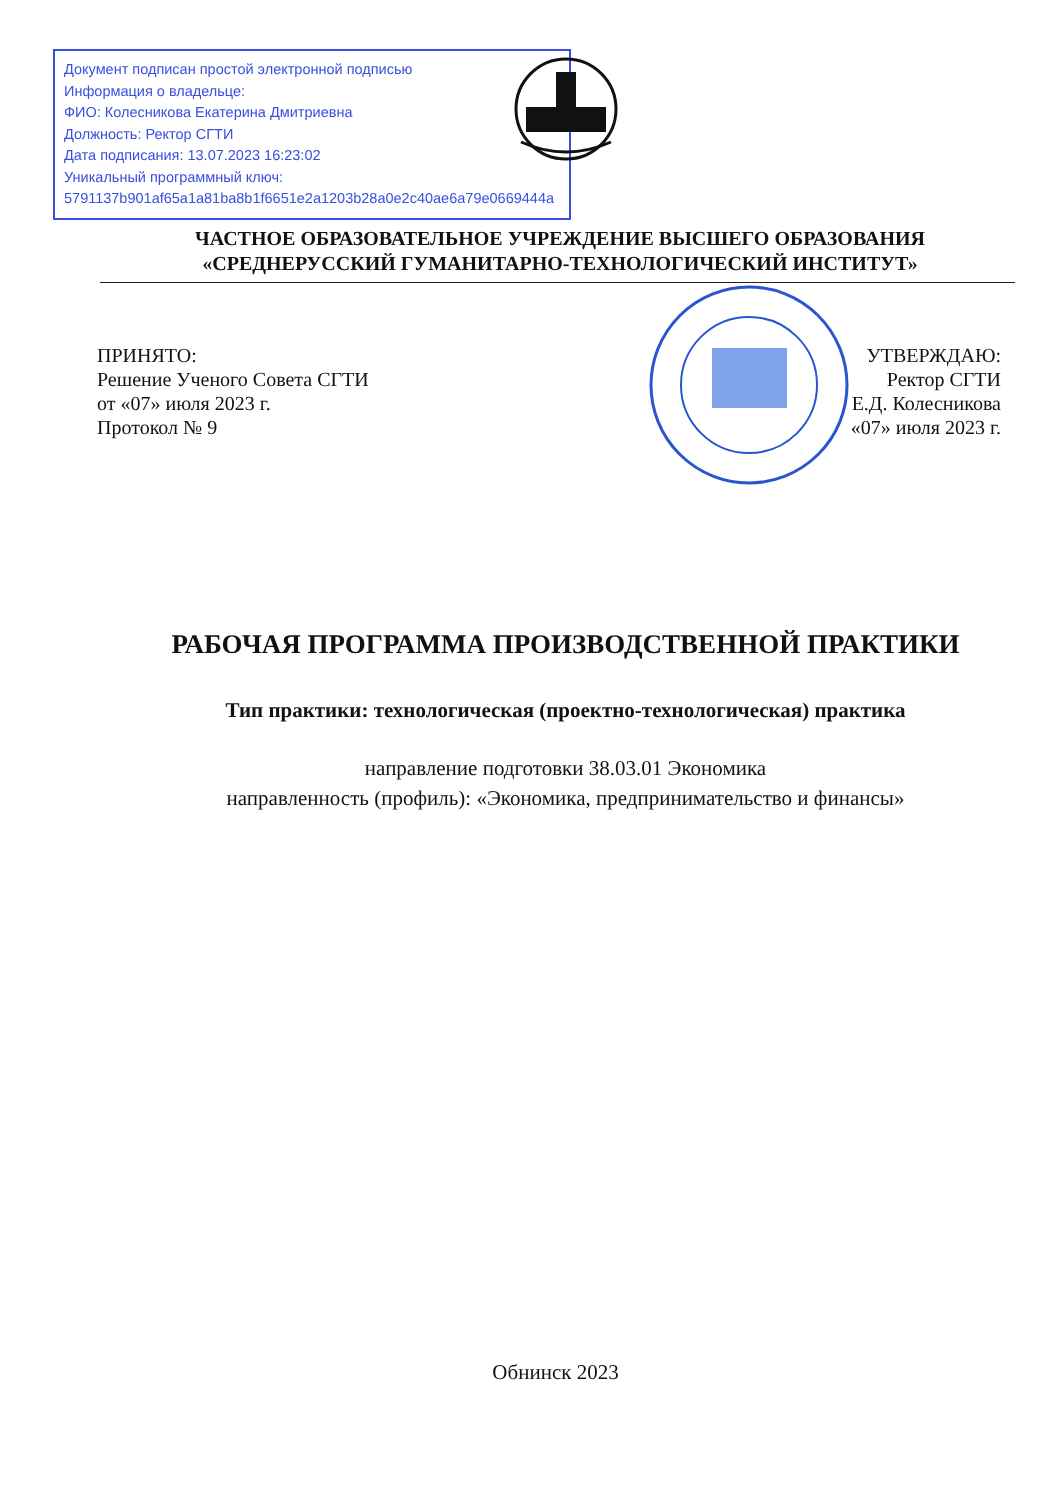Документ подписан простой электронной подписью
Информация о владельце:
ФИО: Колесникова Екатерина Дмитриевна
Должность: Ректор СГТИ
Дата подписания: 13.07.2023 16:23:02
Уникальный программный ключ:
5791137b901af65a1a81ba8b1f6651e2a1203b28a0e2c40ae6a79e0669444a
ЧАСТНОЕ ОБРАЗОВАТЕЛЬНОЕ УЧРЕЖДЕНИЕ ВЫСШЕГО ОБРАЗОВАНИЯ
«СРЕДНЕРУССКИЙ ГУМАНИТАРНО-ТЕХНОЛОГИЧЕСКИЙ ИНСТИТУТ»
ПРИНЯТО:
Решение Ученого Совета СГТИ
от «07» июля 2023 г.
Протокол № 9
УТВЕРЖДАЮ:
Ректор СГТИ
Е.Д. Колесникова
«07» июля 2023 г.
РАБОЧАЯ ПРОГРАММА ПРОИЗВОДСТВЕННОЙ ПРАКТИКИ
Тип практики: технологическая (проектно-технологическая) практика
направление подготовки 38.03.01 Экономика
направленность (профиль): «Экономика, предпринимательство и финансы»
Обнинск 2023